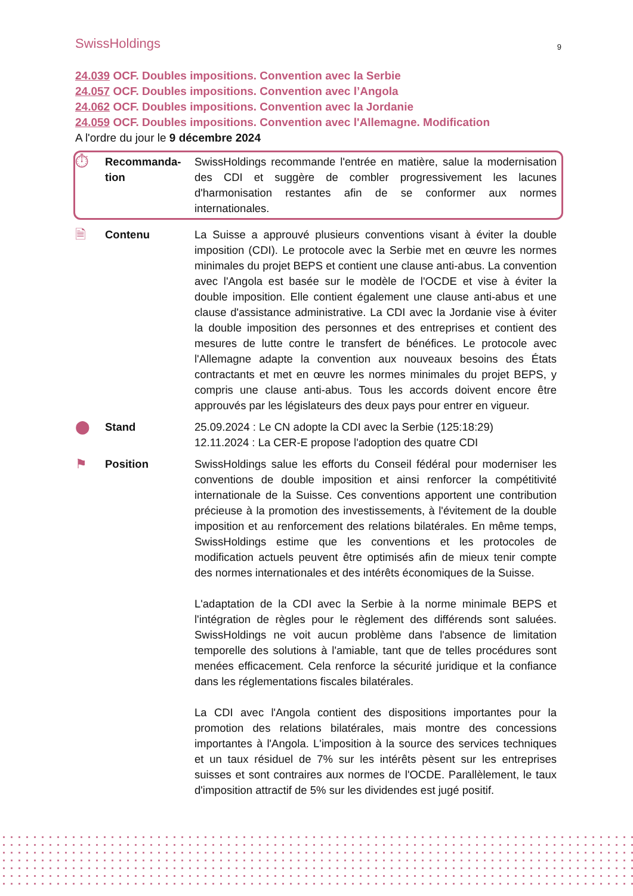SwissHoldings
9
24.039 OCF. Doubles impositions. Convention avec la Serbie
24.057 OCF. Doubles impositions. Convention avec l’Angola
24.062 OCF. Doubles impositions. Convention avec la Jordanie
24.059 OCF. Doubles impositions. Convention avec l'Allemagne. Modification
A l'ordre du jour le 9 décembre 2024
⏱
Recommanda-
tion
SwissHoldings recommande l'entrée en matière, salue la modernisation des CDI et suggère de combler progressivement les lacunes d'harmonisation restantes afin de se conformer aux normes internationales.
🗎
Contenu La Suisse a approuvé plusieurs conventions visant à éviter la double imposition (CDI). Le protocole avec la Serbie met en œuvre les normes minimales du projet BEPS et contient une clause anti-abus. La convention avec l'Angola est basée sur le modèle de l'OCDE et vise à éviter la double imposition. Elle contient également une clause anti-abus et une clause d'assistance administrative. La CDI avec la Jordanie vise à éviter la double imposition des personnes et des entreprises et contient des mesures de lutte contre le transfert de bénéfices. Le protocole avec l'Allemagne adapte la convention aux nouveaux besoins des États contractants et met en œuvre les normes minimales du projet BEPS, y compris une clause anti-abus. Tous les accords doivent encore être approuvés par les législateurs des deux pays pour entrer en vigueur.
⬤
Stand 25.09.2024 : Le CN adopte la CDI avec la Serbie (125:18:29)
12.11.2024 : La CER-E propose l'adoption des quatre CDI
⚑
Position SwissHoldings salue les efforts du Conseil fédéral pour moderniser les conventions de double imposition et ainsi renforcer la compétitivité internationale de la Suisse. Ces conventions apportent une contribution précieuse à la promotion des investissements, à l'évitement de la double imposition et au renforcement des relations bilatérales. En même temps, SwissHoldings estime que les conventions et les protocoles de modification actuels peuvent être optimisés afin de mieux tenir compte des normes internationales et des intérêts économiques de la Suisse.
L'adaptation de la CDI avec la Serbie à la norme minimale BEPS et l'intégration de règles pour le règlement des différends sont saluées. SwissHoldings ne voit aucun problème dans l'absence de limitation temporelle des solutions à l'amiable, tant que de telles procédures sont menées efficacement. Cela renforce la sécurité juridique et la confiance dans les réglementations fiscales bilatérales.
La CDI avec l'Angola contient des dispositions importantes pour la promotion des relations bilatérales, mais montre des concessions importantes à l'Angola. L'imposition à la source des services techniques et un taux résiduel de 7% sur les intérêts pèsent sur les entreprises suisses et sont contraires aux normes de l'OCDE. Parallèlement, le taux d'imposition attractif de 5% sur les dividendes est jugé positif.